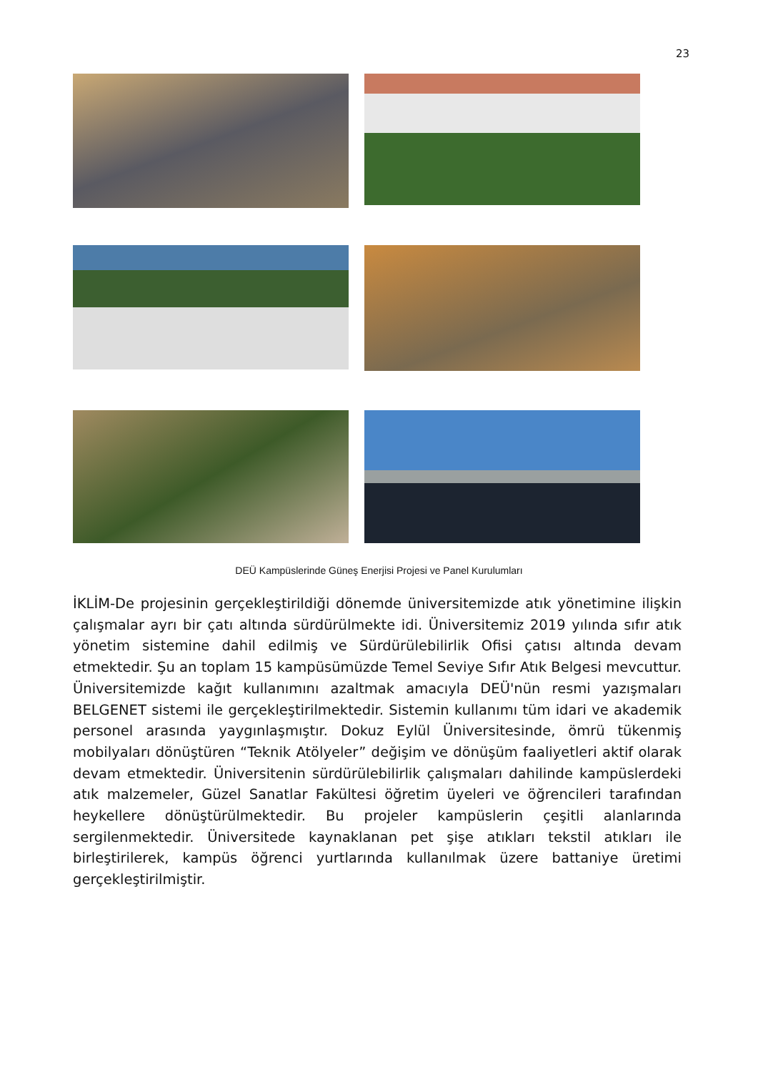23
DEÜ Kampüslerinde Güneş Enerjisi Projesi ve Panel Kurulumları
İKLİM-De projesinin gerçekleştirildiği dönemde üniversitemizde atık yönetimine ilişkin çalışmalar ayrı bir çatı altında sürdürülmekte idi. Üniversitemiz 2019 yılında sıfır atık yönetim sistemine dahil edilmiş ve Sürdürülebilirlik Ofisi çatısı altında devam etmektedir. Şu an toplam 15 kampüsümüzde Temel Seviye Sıfır Atık Belgesi mevcuttur. Üniversitemizde kağıt kullanımını azaltmak amacıyla DEÜ'nün resmi yazışmaları BELGENET sistemi ile gerçekleştirilmektedir. Sistemin kullanımı tüm idari ve akademik personel arasında yaygınlaşmıştır. Dokuz Eylül Üniversitesinde, ömrü tükenmiş mobilyaları dönüştüren “Teknik Atölyeler” değişim ve dönüşüm faaliyetleri aktif olarak devam etmektedir. Üniversitenin sürdürülebilirlik çalışmaları dahilinde kampüslerdeki atık malzemeler, Güzel Sanatlar Fakültesi öğretim üyeleri ve öğrencileri tarafından heykellere dönüştürülmektedir. Bu projeler kampüslerin çeşitli alanlarında sergilenmektedir. Üniversitede kaynaklanan pet şişe atıkları tekstil atıkları ile birleştirilerek, kampüs öğrenci yurtlarında kullanılmak üzere battaniye üretimi gerçekleştirilmiştir.